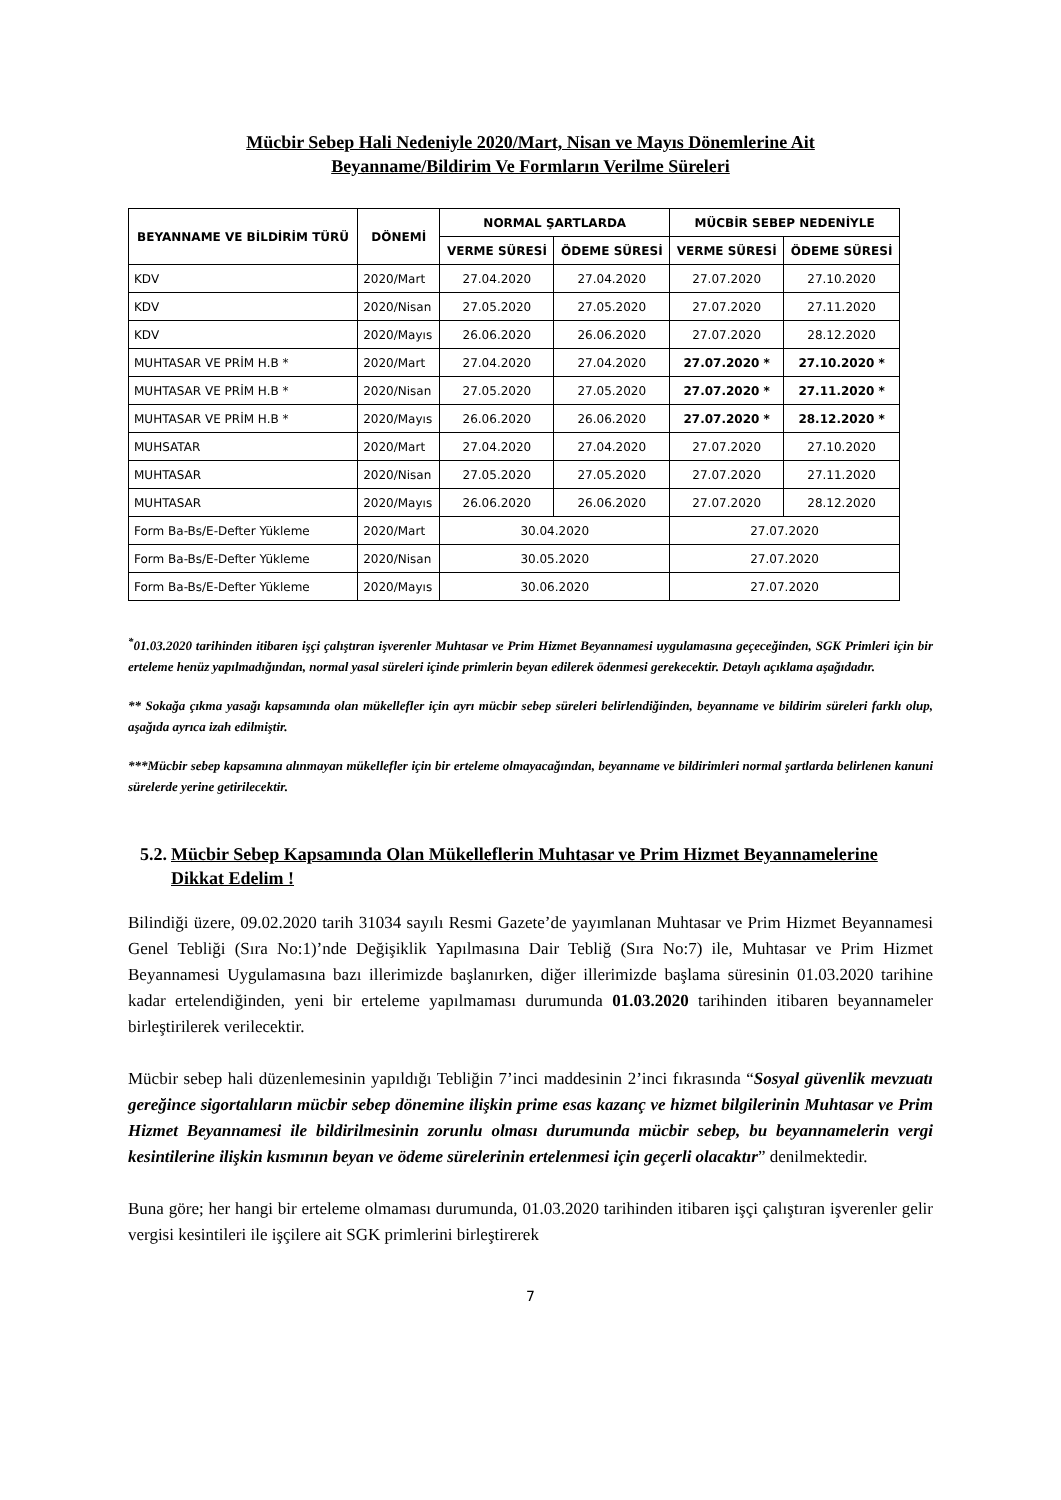Mücbir Sebep Hali Nedeniyle 2020/Mart, Nisan ve Mayıs Dönemlerine Ait
Beyanname/Bildirim Ve Formların Verilme Süreleri
| BEYANNAME VE BİLDİRİM TÜRÜ | DÖNEMİ | NORMAL ŞARTLARDA | | MÜCBİR SEBEP NEDENİYLE | |
| --- | --- | --- | --- | --- | --- |
| | | VERME SÜRESİ | ÖDEME SÜRESİ | VERME SÜRESİ | ÖDEME SÜRESİ |
| KDV | 2020/Mart | 27.04.2020 | 27.04.2020 | 27.07.2020 | 27.10.2020 |
| KDV | 2020/Nisan | 27.05.2020 | 27.05.2020 | 27.07.2020 | 27.11.2020 |
| KDV | 2020/Mayıs | 26.06.2020 | 26.06.2020 | 27.07.2020 | 28.12.2020 |
| MUHTASAR VE PRİM H.B * | 2020/Mart | 27.04.2020 | 27.04.2020 | 27.07.2020 * | 27.10.2020 * |
| MUHTASAR VE PRİM H.B * | 2020/Nisan | 27.05.2020 | 27.05.2020 | 27.07.2020 * | 27.11.2020 * |
| MUHTASAR VE PRİM H.B * | 2020/Mayıs | 26.06.2020 | 26.06.2020 | 27.07.2020 * | 28.12.2020 * |
| MUHSATAR | 2020/Mart | 27.04.2020 | 27.04.2020 | 27.07.2020 | 27.10.2020 |
| MUHTASAR | 2020/Nisan | 27.05.2020 | 27.05.2020 | 27.07.2020 | 27.11.2020 |
| MUHTASAR | 2020/Mayıs | 26.06.2020 | 26.06.2020 | 27.07.2020 | 28.12.2020 |
| Form Ba-Bs/E-Defter Yükleme | 2020/Mart | 30.04.2020 | | 27.07.2020 | |
| Form Ba-Bs/E-Defter Yükleme | 2020/Nisan | 30.05.2020 | | 27.07.2020 | |
| Form Ba-Bs/E-Defter Yükleme | 2020/Mayıs | 30.06.2020 | | 27.07.2020 | |
<sup>*</sup> 01.03.2020 tarihinden itibaren işçi çalıştıran işverenler Muhtasar ve Prim Hizmet Beyannamesi uygulamasına geçeceğinden, SGK Primleri için bir erteleme henüz yapılmadığından, normal yasal süreleri içinde primlerin beyan edilerek ödenmesi gerekecektir. Detaylı açıklama aşağıdadır.
** Sokağa çıkma yasağı kapsamında olan mükellefler için ayrı mücbir sebep süreleri belirlendiğinden, beyanname ve bildirim süreleri farklı olup, aşağıda ayrıca izah edilmiştir.
***Mücbir sebep kapsamına alınmayan mükellefler için bir erteleme olmayacağından, beyanname ve bildirimleri normal şartlarda belirlenen kanuni sürelerde yerine getirilecektir.
5.2. Mücbir Sebep Kapsamında Olan Mükelleflerin Muhtasar ve Prim Hizmet Beyannamelerine Dikkat Edelim !
Bilindiği üzere, 09.02.2020 tarih 31034 sayılı Resmi Gazete’de yayımlanan Muhtasar ve Prim Hizmet Beyannamesi Genel Tebliği (Sıra No:1)’nde Değişiklik Yapılmasına Dair Tebliğ (Sıra No:7) ile, Muhtasar ve Prim Hizmet Beyannamesi Uygulamasına bazı illerimizde başlanırken, diğer illerimizde başlama süresinin 01.03.2020 tarihine kadar ertelendiğinden, yeni bir erteleme yapılmaması durumunda 01.03.2020 tarihinden itibaren beyannameler birleştirilerek verilecektir.
Mücbir sebep hali düzenlemesinin yapıldığı Tebliğin 7’inci maddesinin 2’inci fıkrasında “Sosyal güvenlik mevzuatı gereğince sigortalıların mücbir sebep dönemine ilişkin prime esas kazanç ve hizmet bilgilerinin Muhtasar ve Prim Hizmet Beyannamesi ile bildirilmesinin zorunlu olması durumunda mücbir sebep, bu beyannamelerin vergi kesintilerine ilişkin kısmının beyan ve ödeme sürelerinin ertelenmesi için geçerli olacaktır” denilmektedir.
Buna göre; her hangi bir erteleme olmaması durumunda, 01.03.2020 tarihinden itibaren işçi çalıştıran işverenler gelir vergisi kesintileri ile işçilere ait SGK primlerini birleştirerek
7